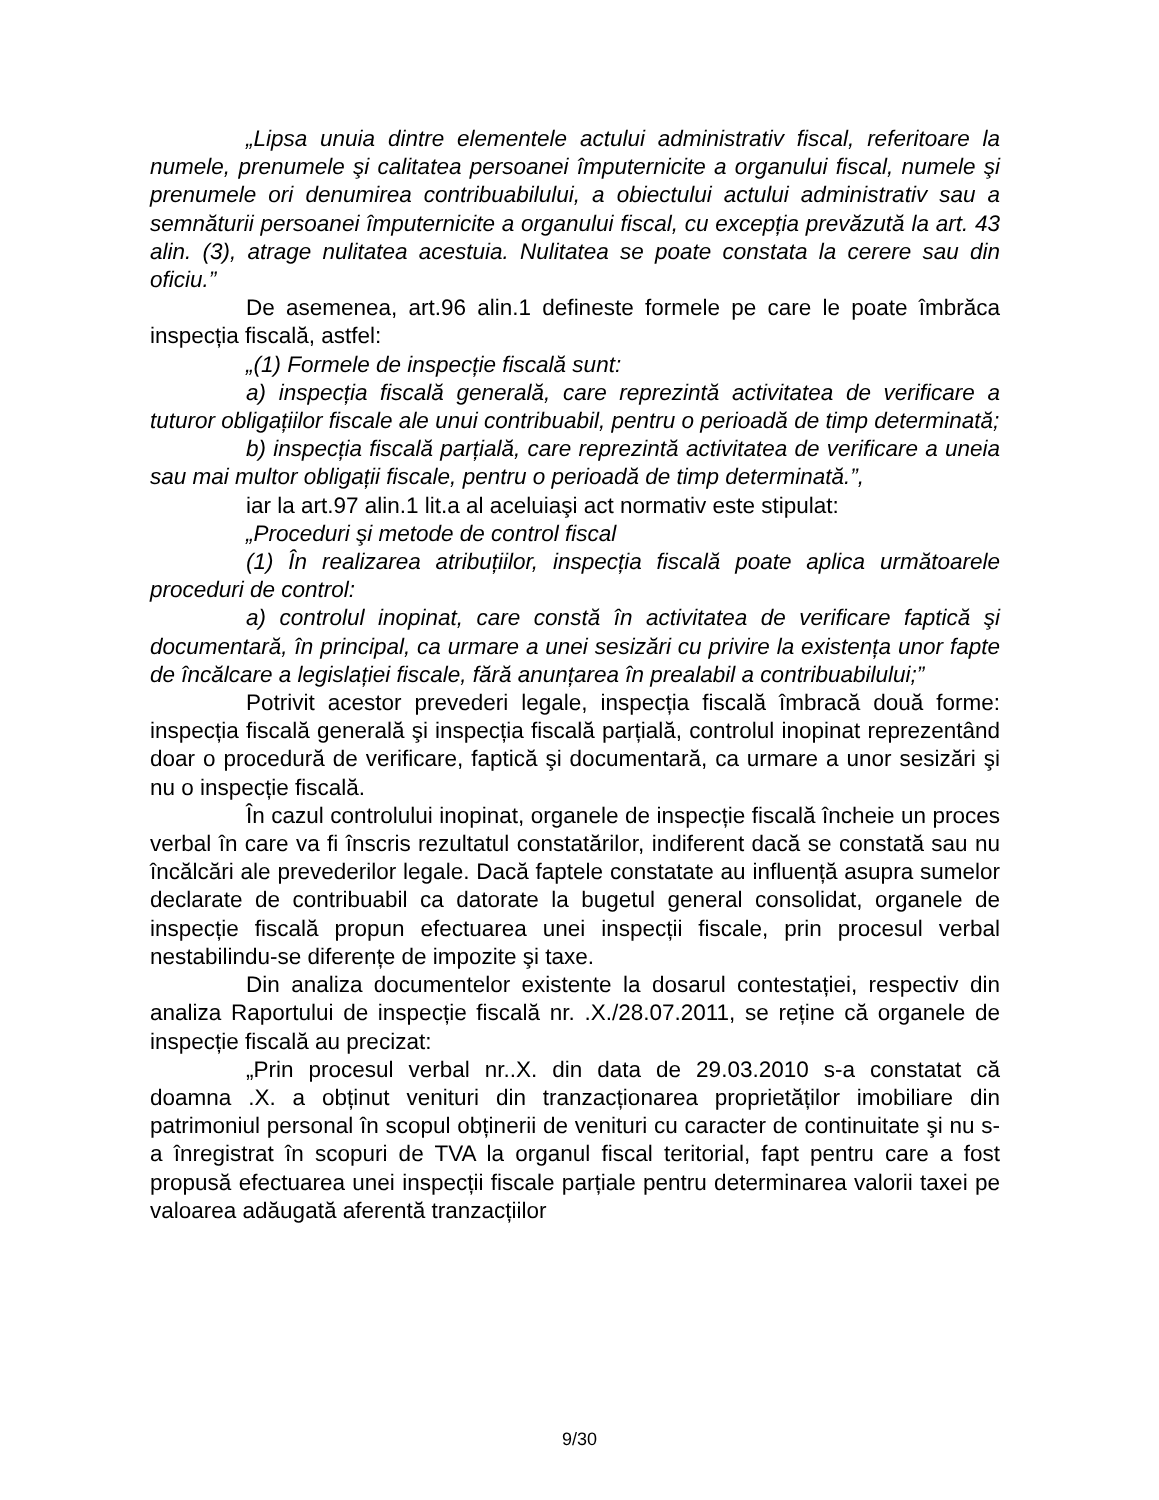„Lipsa unuia dintre elementele actului administrativ fiscal, referitoare la numele, prenumele şi calitatea persoanei împuternicite a organului fiscal, numele şi prenumele ori denumirea contribuabilului, a obiectului actului administrativ sau a semnăturii persoanei împuternicite a organului fiscal, cu excepția prevăzută la art. 43 alin. (3), atrage nulitatea acestuia. Nulitatea se poate constata la cerere sau din oficiu.”
De asemenea, art.96 alin.1 defineste formele pe care le poate îmbrăca inspecția fiscală, astfel:
„(1) Formele de inspecție fiscală sunt:
a) inspecția fiscală generală, care reprezintă activitatea de verificare a tuturor obligațiilor fiscale ale unui contribuabil, pentru o perioadă de timp determinată;
b) inspecția fiscală parțială, care reprezintă activitatea de verificare a uneia sau mai multor obligații fiscale, pentru o perioadă de timp determinată.”,
iar la art.97 alin.1 lit.a al aceluiaşi act normativ este stipulat:
„Proceduri şi metode de control fiscal
(1) În realizarea atribuțiilor, inspecția fiscală poate aplica următoarele proceduri de control:
a) controlul inopinat, care constă în activitatea de verificare faptică şi documentară, în principal, ca urmare a unei sesizări cu privire la existența unor fapte de încălcare a legislației fiscale, fără anunțarea în prealabil a contribuabilului;”
Potrivit acestor prevederi legale, inspecția fiscală îmbracă două forme: inspecția fiscală generală şi inspecția fiscală parțială, controlul inopinat reprezentând doar o procedură de verificare, faptică şi documentară, ca urmare a unor sesizări şi nu o inspecție fiscală.
În cazul controlului inopinat, organele de inspecție fiscală încheie un proces verbal în care va fi înscris rezultatul constatărilor, indiferent dacă se constată sau nu încălcări ale prevederilor legale. Dacă faptele constatate au influență asupra sumelor declarate de contribuabil ca datorate la bugetul general consolidat, organele de inspecție fiscală propun efectuarea unei inspecții fiscale, prin procesul verbal nestabilindu-se diferențe de impozite şi taxe.
Din analiza documentelor existente la dosarul contestației, respectiv din analiza Raportului de inspecție fiscală nr. .X./28.07.2011, se reține că organele de inspecție fiscală au precizat:
„Prin procesul verbal nr..X. din data de 29.03.2010 s-a constatat că doamna .X. a obținut venituri din tranzacționarea proprietăților imobiliare din patrimoniul personal în scopul obținerii de venituri cu caracter de continuitate şi nu s-a înregistrat în scopuri de TVA la organul fiscal teritorial, fapt pentru care a fost propusă efectuarea unei inspecții fiscale parțiale pentru determinarea valorii taxei pe valoarea adăugată aferentă tranzacțiilor
9/30